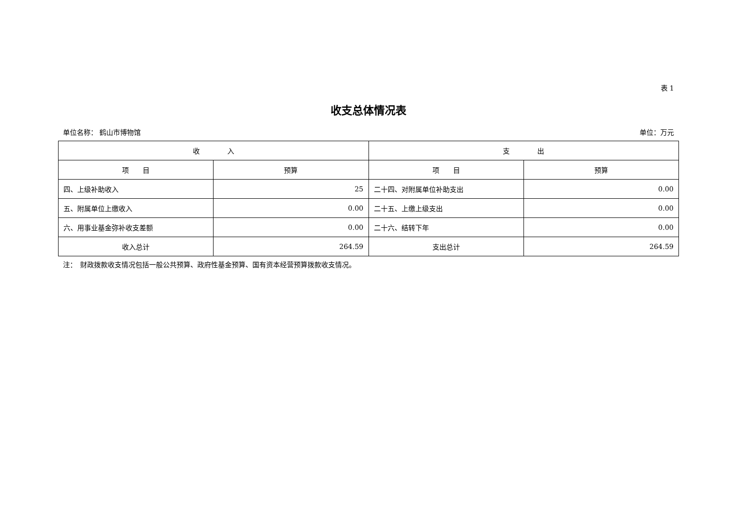表 1
收支总体情况表
单位名称： 鹤山市博物馆 单位：万元
| 收 入 | | 支 出 | |
| --- | --- | --- | --- |
| 项 目 | 预算 | 项 目 | 预算 |
| 四、上级补助收入 | 25 | 二十四、对附属单位补助支出 | 0.00 |
| 五、附属单位上缴收入 | 0.00 | 二十五、上缴上级支出 | 0.00 |
| 六、用事业基金弥补收支差额 | 0.00 | 二十六、结转下年 | 0.00 |
| 收入总计 | 264.59 | 支出总计 | 264.59 |
注：　财政拨款收支情况包括一般公共预算、政府性基金预算、国有资本经营预算拨款收支情况。